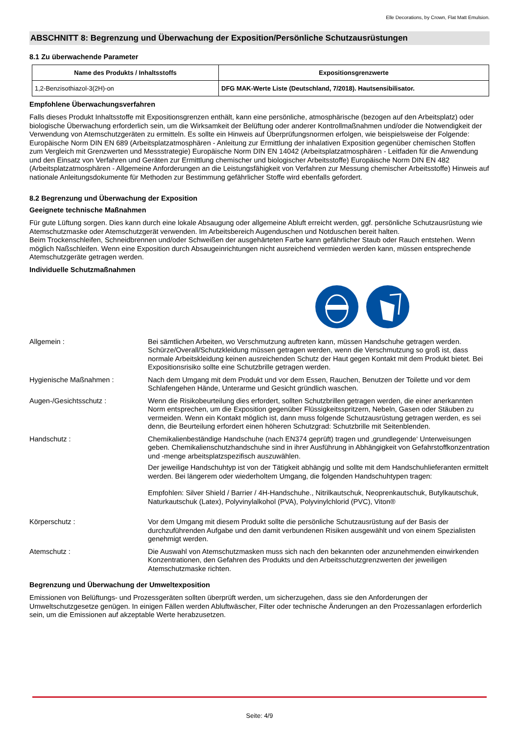Elle Decorations, by Crown, Flat Matt Emulsion.
ABSCHNITT 8: Begrenzung und Überwachung der Exposition/Persönliche Schutzausrüstungen
8.1 Zu überwachende Parameter
| Name des Produkts / Inhaltsstoffs | Expositionsgrenzwerte |
| --- | --- |
| 1,2-Benzisothiazol-3(2H)-on | DFG MAK-Werte Liste (Deutschland, 7/2018). Hautsensibilisator. |
Empfohlene Überwachungsverfahren
Falls dieses Produkt Inhaltsstoffe mit Expositionsgrenzen enthält, kann eine persönliche, atmosphärische (bezogen auf den Arbeitsplatz) oder biologische Überwachung erforderlich sein, um die Wirksamkeit der Belüftung oder anderer Kontrollmaßnahmen und/oder die Notwendigkeit der Verwendung von Atemschutzgeräten zu ermitteln. Es sollte ein Hinweis auf Überprüfungsnormen erfolgen, wie beispielsweise der Folgende: Europäische Norm DIN EN 689 (Arbeitsplatzatmosphären - Anleitung zur Ermittlung der inhalativen Exposition gegenüber chemischen Stoffen zum Vergleich mit Grenzwerten und Messstrategie) Europäische Norm DIN EN 14042 (Arbeitsplatzatmosphären - Leitfaden für die Anwendung und den Einsatz von Verfahren und Geräten zur Ermittlung chemischer und biologischer Arbeitsstoffe) Europäische Norm DIN EN 482 (Arbeitsplatzatmosphären - Allgemeine Anforderungen an die Leistungsfähigkeit von Verfahren zur Messung chemischer Arbeitsstoffe) Hinweis auf nationale Anleitungsdokumente für Methoden zur Bestimmung gefährlicher Stoffe wird ebenfalls gefordert.
8.2 Begrenzung und Überwachung der Exposition
Geeignete technische Maßnahmen
Für gute Lüftung sorgen. Dies kann durch eine lokale Absaugung oder allgemeine Abluft erreicht werden, ggf. persönliche Schutzausrüstung wie Atemschutzmaske oder Atemschutzgerät verwenden. Im Arbeitsbereich Augenduschen und Notduschen bereit halten.
Beim Trockenschleifen, Schneidbrennen und/oder Schweißen der ausgehärteten Farbe kann gefährlicher Staub oder Rauch entstehen. Wenn möglich Naßschleifen. Wenn eine Exposition durch Absaugeinrichtungen nicht ausreichend vermieden werden kann, müssen entsprechende Atemschutzgeräte getragen werden.
Individuelle Schutzmaßnahmen
| Allgemein : | Bei sämtlichen Arbeiten, wo Verschmutzung auftreten kann, müssen Handschuhe getragen werden. Schürze/Overall/Schutzkleidung müssen getragen werden, wenn die Verschmutzung so groß ist, dass normale Arbeitskleidung keinen ausreichenden Schutz der Haut gegen Kontakt mit dem Produkt bietet. Bei Expositionsrisiko sollte eine Schutzbrille getragen werden. |
| Hygienische Maßnahmen : | Nach dem Umgang mit dem Produkt und vor dem Essen, Rauchen, Benutzen der Toilette und vor dem Schlafengehen Hände, Unterarme und Gesicht gründlich waschen. |
| Augen-/Gesichtsschutz : | Wenn die Risikobeurteilung dies erfordert, sollten Schutzbrillen getragen werden, die einer anerkannten Norm entsprechen, um die Exposition gegenüber Flüssigkeitsspritzern, Nebeln, Gasen oder Stäuben zu vermeiden. Wenn ein Kontakt möglich ist, dann muss folgende Schutzausrüstung getragen werden, es sei denn, die Beurteilung erfordert einen höheren Schutzgrad: Schutzbrille mit Seitenblenden. |
| Handschutz : | Chemikalienbeständige Handschuhe (nach EN374 geprüft) tragen und ‚grundlegende‘ Unterweisungen geben. Chemikalienschutzhandschuhe sind in ihrer Ausführung in Abhängigkeit von Gefahrstoffkonzentration und -menge arbeitsplatzspezifisch auszuwählen. Der jeweilige Handschuhtyp ist von der Tätigkeit abhängig und sollte mit dem Handschuhlieferanten ermittelt werden. Bei längerem oder wiederholtem Umgang, die folgenden Handschuhtypen tragen: Empfohlen: Silver Shield / Barrier / 4H-Handschuhe., Nitrilkautschuk, Neoprenkautschuk, Butylkautschuk, Naturkautschuk (Latex), Polyvinylalkohol (PVA), Polyvinylchlorid (PVC), Viton® |
| Körperschutz : | Vor dem Umgang mit diesem Produkt sollte die persönliche Schutzausrüstung auf der Basis der durchzuführenden Aufgabe und den damit verbundenen Risiken ausgewählt und von einem Spezialisten genehmigt werden. |
| Atemschutz : | Die Auswahl von Atemschutzmasken muss sich nach den bekannten oder anzunehmenden einwirkenden Konzentrationen, den Gefahren des Produkts und den Arbeitsschutzgrenzwerten der jeweiligen Atemschutzmaske richten. |
Begrenzung und Überwachung der Umweltexposition
Emissionen von Belüftungs- und Prozessgeräten sollten überprüft werden, um sicherzugehen, dass sie den Anforderungen der Umweltschutzgesetze genügen. In einigen Fällen werden Abluftwäscher, Filter oder technische Änderungen an den Prozessanlagen erforderlich sein, um die Emissionen auf akzeptable Werte herabzusetzen.
Seite: 4/9